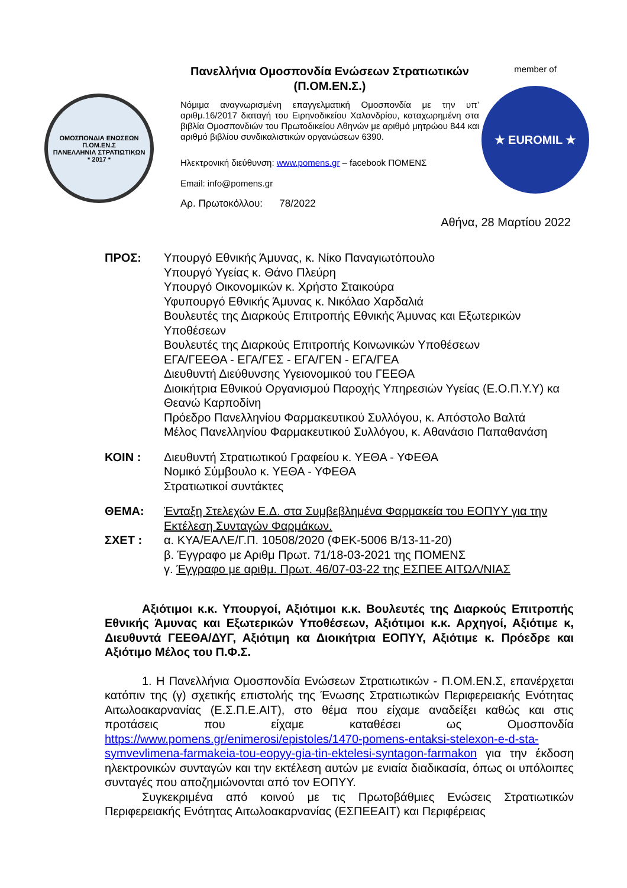ΟΜΟΣΠΟΝΔΙΑ ΕΝΩΣΕΩΝ
Π.ΟΜ.ΕΝ.Σ
ΠΑΝΕΛΛΗΝΙΑ ΣΤΡΑΤΙΩΤΙΚΩΝ
* 2017 *
Πανελλήνια Ομοσπονδία Ενώσεων Στρατιωτικών
(Π.ΟΜ.ΕΝ.Σ.)
Νόμιμα αναγνωρισμένη επαγγελματική Ομοσπονδία με την υπ’ αριθμ.16/2017 διαταγή του Ειρηνοδικείου Χαλανδρίου, καταχωρημένη στα βιβλία Ομοσπονδιών του Πρωτοδικείου Αθηνών με αριθμό μητρώου 844 και αριθμό βιβλίου συνδικαλιστικών οργανώσεων 6390.
Ηλεκτρονική διεύθυνση: www.pomens.gr – facebook ΠΟΜΕΝΣ
Email: info@pomens.gr
Αρ. Πρωτοκόλλου: 78/2022
member of
★ EUROMIL ★
Αθήνα, 28 Μαρτίου 2022
ΠΡΟΣ: Υπουργό Εθνικής Άμυνας, κ. Νίκο Παναγιωτόπουλο
Υπουργό Υγείας κ. Θάνο Πλεύρη
Υπουργό Οικονομικών κ. Χρήστο Σταικούρα
Υφυπουργό Εθνικής Άμυνας κ. Νικόλαο Χαρδαλιά
Βουλευτές της Διαρκούς Επιτροπής Εθνικής Άμυνας και Εξωτερικών Υποθέσεων
Βουλευτές της Διαρκούς Επιτροπής Κοινωνικών Υποθέσεων
ΕΓΑ/ΓΕΕΘΑ - ΕΓΑ/ΓΕΣ - ΕΓΑ/ΓΕΝ - ΕΓΑ/ΓΕΑ
Διευθυντή Διεύθυνσης Υγειονομικού του ΓΕΕΘΑ
Διοικήτρια Εθνικού Οργανισμού Παροχής Υπηρεσιών Υγείας (Ε.Ο.Π.Υ.Υ) κα Θεανώ Καρποδίνη
Πρόεδρο Πανελληνίου Φαρμακευτικού Συλλόγου, κ. Απόστολο Βαλτά
Μέλος Πανελληνίου Φαρμακευτικού Συλλόγου, κ. Αθανάσιο Παπαθανάση
ΚΟΙΝ : Διευθυντή Στρατιωτικού Γραφείου κ. ΥΕΘΑ - ΥΦΕΘΑ
Νομικό Σύμβουλο κ. ΥΕΘΑ - ΥΦΕΘΑ
Στρατιωτικοί συντάκτες
ΘΕΜΑ: Ένταξη Στελεχών Ε.Δ. στα Συμβεβλημένα Φαρμακεία του ΕΟΠΥΥ για την Εκτέλεση Συνταγών Φαρμάκων.
ΣΧΕΤ : α. ΚΥΑ/ΕΑΛΕ/Γ.Π. 10508/2020 (ΦΕΚ-5006 Β/13-11-20)
β. Έγγραφο με Αριθμ Πρωτ. 71/18-03-2021 της ΠΟΜΕΝΣ
γ. Έγγραφο με αριθμ. Πρωτ. 46/07-03-22 της ΕΣΠΕΕ ΑΙΤΩΛ/ΝΙΑΣ
Αξιότιμοι κ.κ. Υπουργοί, Αξιότιμοι κ.κ. Βουλευτές της Διαρκούς Επιτροπής Εθνικής Άμυνας και Εξωτερικών Υποθέσεων, Αξιότιμοι κ.κ. Αρχηγοί, Αξιότιμε κ, Διευθυντά ΓΕΕΘΑ/ΔΥΓ, Αξιότιμη κα Διοικήτρια ΕΟΠΥΥ, Αξιότιμε κ. Πρόεδρε και Αξιότιμο Μέλος του Π.Φ.Σ.
1. Η Πανελλήνια Ομοσπονδία Ενώσεων Στρατιωτικών - Π.ΟΜ.ΕΝ.Σ, επανέρχεται κατόπιν της (γ) σχετικής επιστολής της Ένωσης Στρατιωτικών Περιφερειακής Ενότητας Αιτωλοακαρνανίας (Ε.Σ.Π.Ε.ΑΙΤ), στο θέμα που είχαμε αναδείξει καθώς και στις προτάσεις που είχαμε καταθέσει ως Ομοσπονδία https://www.pomens.gr/enimerosi/epistoles/1470-pomens-entaksi-stelexon-e-d-sta-symvevlimena-farmakeia-tou-eopyy-gia-tin-ektelesi-syntagon-farmakon για την έκδοση ηλεκτρονικών συνταγών και την εκτέλεση αυτών με ενιαία διαδικασία, όπως οι υπόλοιπες συνταγές που αποζημιώνονται από τον ΕΟΠΥΥ.
Συγκεκριμένα από κοινού με τις Πρωτοβάθμιες Ενώσεις Στρατιωτικών Περιφερειακής Ενότητας Αιτωλοακαρνανίας (ΕΣΠΕΕΑΙΤ) και Περιφέρειας